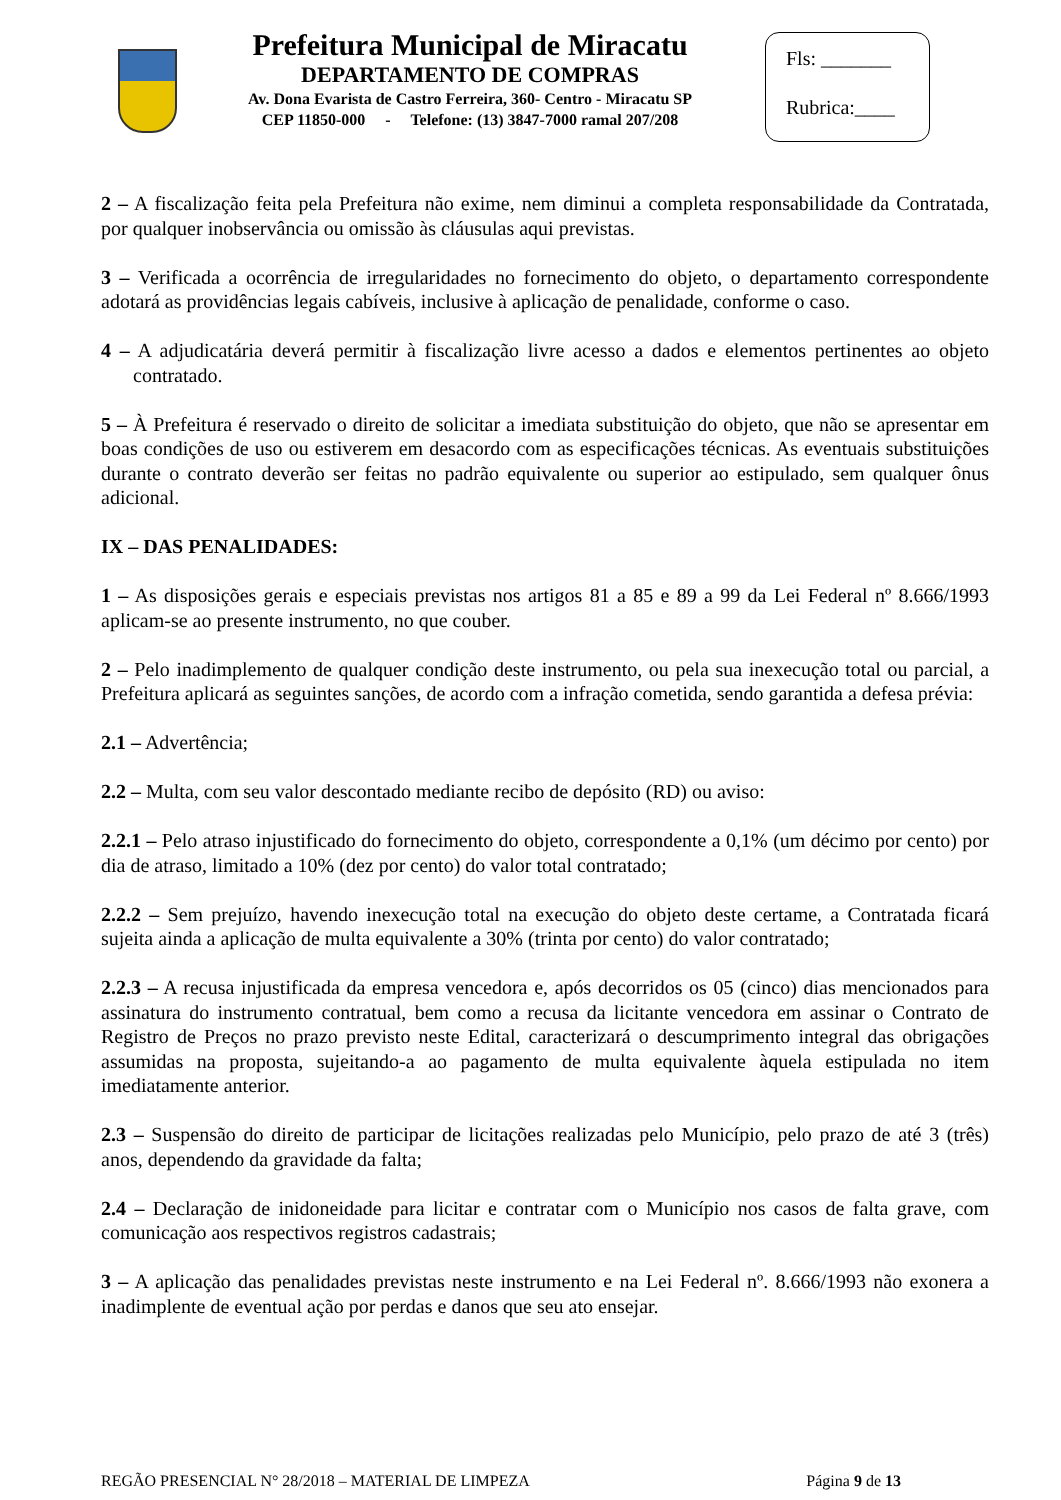Prefeitura Municipal de Miracatu
DEPARTAMENTO DE COMPRAS
Av. Dona Evarista de Castro Ferreira, 360- Centro - Miracatu SP
CEP 11850-000 - Telefone: (13) 3847-7000 ramal 207/208
Fls: _______
Rubrica:____
2 – A fiscalização feita pela Prefeitura não exime, nem diminui a completa responsabilidade da Contratada, por qualquer inobservância ou omissão às cláusulas aqui previstas.
3 – Verificada a ocorrência de irregularidades no fornecimento do objeto, o departamento correspondente adotará as providências legais cabíveis, inclusive à aplicação de penalidade, conforme o caso.
4 – A adjudicatária deverá permitir à fiscalização livre acesso a dados e elementos pertinentes ao objeto contratado.
5 – À Prefeitura é reservado o direito de solicitar a imediata substituição do objeto, que não se apresentar em boas condições de uso ou estiverem em desacordo com as especificações técnicas. As eventuais substituições durante o contrato deverão ser feitas no padrão equivalente ou superior ao estipulado, sem qualquer ônus adicional.
IX – DAS PENALIDADES:
1 – As disposições gerais e especiais previstas nos artigos 81 a 85 e 89 a 99 da Lei Federal nº 8.666/1993 aplicam-se ao presente instrumento, no que couber.
2 – Pelo inadimplemento de qualquer condição deste instrumento, ou pela sua inexecução total ou parcial, a Prefeitura aplicará as seguintes sanções, de acordo com a infração cometida, sendo garantida a defesa prévia:
2.1 – Advertência;
2.2 – Multa, com seu valor descontado mediante recibo de depósito (RD) ou aviso:
2.2.1 – Pelo atraso injustificado do fornecimento do objeto, correspondente a 0,1% (um décimo por cento) por dia de atraso, limitado a 10% (dez por cento) do valor total contratado;
2.2.2 – Sem prejuízo, havendo inexecução total na execução do objeto deste certame, a Contratada ficará sujeita ainda a aplicação de multa equivalente a 30% (trinta por cento) do valor contratado;
2.2.3 – A recusa injustificada da empresa vencedora e, após decorridos os 05 (cinco) dias mencionados para assinatura do instrumento contratual, bem como a recusa da licitante vencedora em assinar o Contrato de Registro de Preços no prazo previsto neste Edital, caracterizará o descumprimento integral das obrigações assumidas na proposta, sujeitando-a ao pagamento de multa equivalente àquela estipulada no item imediatamente anterior.
2.3 – Suspensão do direito de participar de licitações realizadas pelo Município, pelo prazo de até 3 (três) anos, dependendo da gravidade da falta;
2.4 – Declaração de inidoneidade para licitar e contratar com o Município nos casos de falta grave, com comunicação aos respectivos registros cadastrais;
3 – A aplicação das penalidades previstas neste instrumento e na Lei Federal nº. 8.666/1993 não exonera a inadimplente de eventual ação por perdas e danos que seu ato ensejar.
REGÃO PRESENCIAL N° 28/2018 – MATERIAL DE LIMPEZA Página 9 de 13